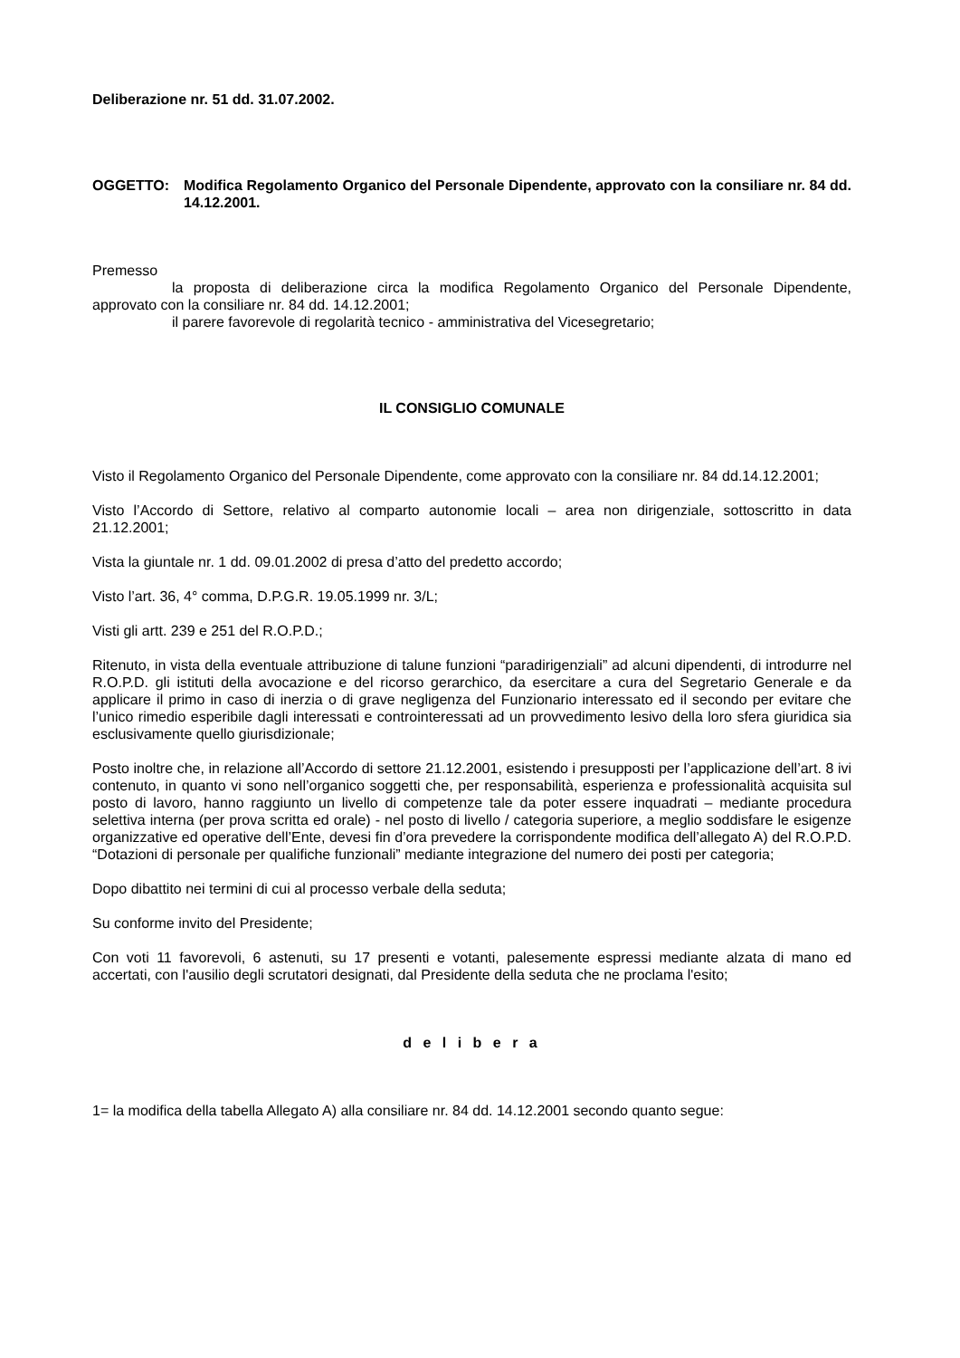Deliberazione nr. 51 dd. 31.07.2002.
OGGETTO: Modifica Regolamento Organico del Personale Dipendente, approvato con la consiliare nr. 84 dd. 14.12.2001.
Premesso
la proposta di deliberazione circa la modifica Regolamento Organico del Personale Dipendente, approvato con la consiliare nr. 84 dd. 14.12.2001;
il parere favorevole di regolarità tecnico - amministrativa del Vicesegretario;
IL CONSIGLIO COMUNALE
Visto il Regolamento Organico del Personale Dipendente, come approvato con la consiliare nr. 84 dd.14.12.2001;
Visto l’Accordo di Settore, relativo al comparto autonomie locali – area non dirigenziale, sottoscritto in data 21.12.2001;
Vista la giuntale nr. 1 dd. 09.01.2002 di presa d’atto del predetto accordo;
Visto l’art. 36, 4° comma, D.P.G.R. 19.05.1999 nr. 3/L;
Visti gli artt. 239 e 251 del R.O.P.D.;
Ritenuto, in vista della eventuale attribuzione di talune funzioni “paradirigenziali” ad alcuni dipendenti, di introdurre nel R.O.P.D. gli istituti della avocazione e del ricorso gerarchico, da esercitare a cura del Segretario Generale e da applicare il primo in caso di inerzia o di grave negligenza del Funzionario interessato ed il secondo per evitare che l’unico rimedio esperibile dagli interessati e controinteressati ad un provvedimento lesivo della loro sfera giuridica sia esclusivamente quello giurisdizionale;
Posto inoltre che, in relazione all’Accordo di settore 21.12.2001, esistendo i presupposti per l’applicazione dell’art. 8 ivi contenuto, in quanto vi sono nell’organico soggetti che, per responsabilità, esperienza e professionalità acquisita sul posto di lavoro, hanno raggiunto un livello di competenze tale da poter essere inquadrati – mediante procedura selettiva interna (per prova scritta ed orale) - nel posto di livello / categoria superiore, a meglio soddisfare le esigenze organizzative ed operative dell’Ente, devesi fin d’ora prevedere la corrispondente modifica dell’allegato A) del R.O.P.D. “Dotazioni di personale per qualifiche funzionali” mediante integrazione del numero dei posti per categoria;
Dopo dibattito nei termini di cui al processo verbale della seduta;
Su conforme invito del Presidente;
Con voti 11 favorevoli, 6 astenuti, su 17 presenti e votanti, palesemente espressi mediante alzata di mano ed accertati, con l'ausilio degli scrutatori designati, dal Presidente della seduta che ne proclama l'esito;
d e l i b e r a
1= la modifica della tabella Allegato A) alla consiliare nr. 84 dd. 14.12.2001 secondo quanto segue: